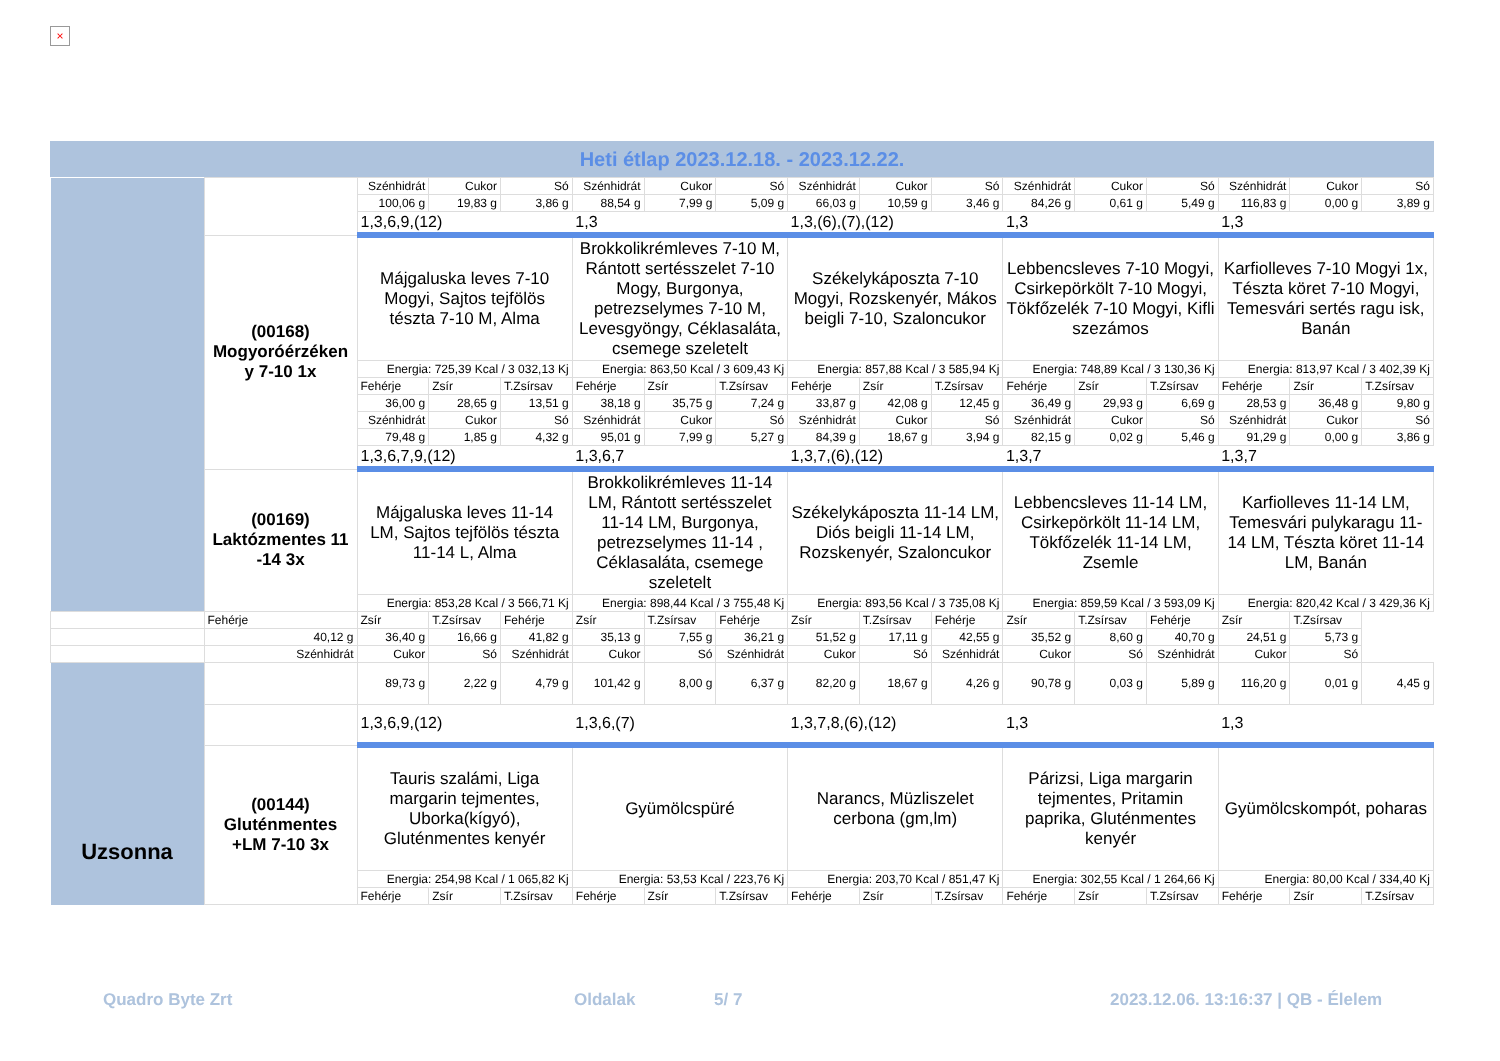×
Heti étlap 2023.12.18. - 2023.12.22.
| | | Szénhidrát | Cukor | Só | Szénhidrát | Cukor | Só | Szénhidrát | Cukor | Só | Szénhidrát | Cukor | Só | Szénhidrát | Cukor | Só |
| | | 100,06 g | 19,83 g | 3,86 g | 88,54 g | 7,99 g | 5,09 g | 66,03 g | 10,59 g | 3,46 g | 84,26 g | 0,61 g | 5,49 g | 116,83 g | 0,00 g | 3,89 g |
| | | 1,3,6,9,(12) | | | 1,3 | | | 1,3,(6),(7),(12) | | | 1,3 | | | 1,3 | | |
| | (00168) Mogyoróérzéken y 7-10 1x | Májgaluska leves 7-10 Mogyi, Sajtos tejfölös tészta 7-10 M, Alma | | | Brokkolikrémleves 7-10 M, Rántott sertésszelet 7-10 Mogy, Burgonya, petrezselymes 7-10 M, Levesgyöngy, Céklasaláta, csemege szeletelt | | | Székelykáposzta 7-10 Mogyi, Rozskenyér, Mákos beigli 7-10, Szaloncukor | | | Lebbencsleves 7-10 Mogyi, Csirkepörkölt 7-10 Mogyi, Tökfőzelék 7-10 Mogyi, Kifli szezámos | | | Karfiolleves 7-10 Mogyi 1x, Tészta köret 7-10 Mogyi, Temesvári sertés ragu isk, Banán | | |
| | | Energia: 725,39 Kcal / 3 032,13 Kj | | | Energia: 863,50 Kcal / 3 609,43 Kj | | | Energia: 857,88 Kcal / 3 585,94 Kj | | | Energia: 748,89 Kcal / 3 130,36 Kj | | | Energia: 813,97 Kcal / 3 402,39 Kj | | |
| | | Fehérje | Zsír | T.Zsírsav | Fehérje | Zsír | T.Zsírsav | Fehérje | Zsír | T.Zsírsav | Fehérje | Zsír | T.Zsírsav | Fehérje | Zsír | T.Zsírsav |
| | | 36,00 g | 28,65 g | 13,51 g | 38,18 g | 35,75 g | 7,24 g | 33,87 g | 42,08 g | 12,45 g | 36,49 g | 29,93 g | 6,69 g | 28,53 g | 36,48 g | 9,80 g |
| | | Szénhidrát | Cukor | Só | Szénhidrát | Cukor | Só | Szénhidrát | Cukor | Só | Szénhidrát | Cukor | Só | Szénhidrát | Cukor | Só |
| | | 79,48 g | 1,85 g | 4,32 g | 95,01 g | 7,99 g | 5,27 g | 84,39 g | 18,67 g | 3,94 g | 82,15 g | 0,02 g | 5,46 g | 91,29 g | 0,00 g | 3,86 g |
| | | 1,3,6,7,9,(12) | | | 1,3,6,7 | | | 1,3,7,(6),(12) | | | 1,3,7 | | | 1,3,7 | | |
| | (00169) Laktózmentes 11 -14 3x | Májgaluska leves 11-14 LM, Sajtos tejfölös tészta 11-14 L, Alma | | | Brokkolikrémleves 11-14 LM, Rántott sertésszelet 11-14 LM, Burgonya, petrezselymes 11-14 , Céklasaláta, csemege szeletelt | | | Székelykáposzta 11-14 LM, Diós beigli 11-14 LM, Rozskenyér, Szaloncukor | | | Lebbencsleves 11-14 LM, Csirkepörkölt 11-14 LM, Tökfőzelék 11-14 LM, Zsemle | | | Karfiolleves 11-14 LM, Temesvári pulykaragu 11-14 LM, Tészta köret 11-14 LM, Banán | | |
| | | Energia: 853,28 Kcal / 3 566,71 Kj | | | Energia: 898,44 Kcal / 3 755,48 Kj | | | Energia: 893,56 Kcal / 3 735,08 Kj | | | Energia: 859,59 Kcal / 3 593,09 Kj | | | Energia: 820,42 Kcal / 3 429,36 Kj | | |
| | Fehérje | Zsír | T.Zsírsav | Fehérje | Zsír | T.Zsírsav | Fehérje | Zsír | T.Zsírsav | Fehérje | Zsír | T.Zsírsav | Fehérje | Zsír | T.Zsírsav | |
| | 40,12 g | 36,40 g | 16,66 g | 41,82 g | 35,13 g | 7,55 g | 36,21 g | 51,52 g | 17,11 g | 42,55 g | 35,52 g | 8,60 g | 40,70 g | 24,51 g | 5,73 g | |
| | Szénhidrát | Cukor | Só | Szénhidrát | Cukor | Só | Szénhidrát | Cukor | Só | Szénhidrát | Cukor | Só | Szénhidrát | Cukor | Só | |
| | | 89,73 g | 2,22 g | 4,79 g | 101,42 g | 8,00 g | 6,37 g | 82,20 g | 18,67 g | 4,26 g | 90,78 g | 0,03 g | 5,89 g | 116,20 g | 0,01 g | 4,45 g |
| | | 1,3,6,9,(12) | | | 1,3,6,(7) | | | 1,3,7,8,(6),(12) | | | 1,3 | | | 1,3 | | |
| Uzsonna | (00144) Gluténmentes +LM 7-10 3x | Tauris szalámi, Liga margarin tejmentes, Uborka(kígyó), Gluténmentes kenyér | | | Gyümölcspüré | | | Narancs, Müzliszelet cerbona (gm,lm) | | | Párizsi, Liga margarin tejmentes, Pritamin paprika, Gluténmentes kenyér | | | Gyümölcskompót, poharas | | |
| | | Energia: 254,98 Kcal / 1 065,82 Kj | | | Energia: 53,53 Kcal / 223,76 Kj | | | Energia: 203,70 Kcal / 851,47 Kj | | | Energia: 302,55 Kcal / 1 264,66 Kj | | | Energia: 80,00 Kcal / 334,40 Kj | | |
| | | Fehérje | Zsír | T.Zsírsav | Fehérje | Zsír | T.Zsírsav | Fehérje | Zsír | T.Zsírsav | Fehérje | Zsír | T.Zsírsav | Fehérje | Zsír | T.Zsírsav |
Quadro Byte Zrt Oldalak 5/ 7
2023.12.06. 13:16:37 | QB - Élelem